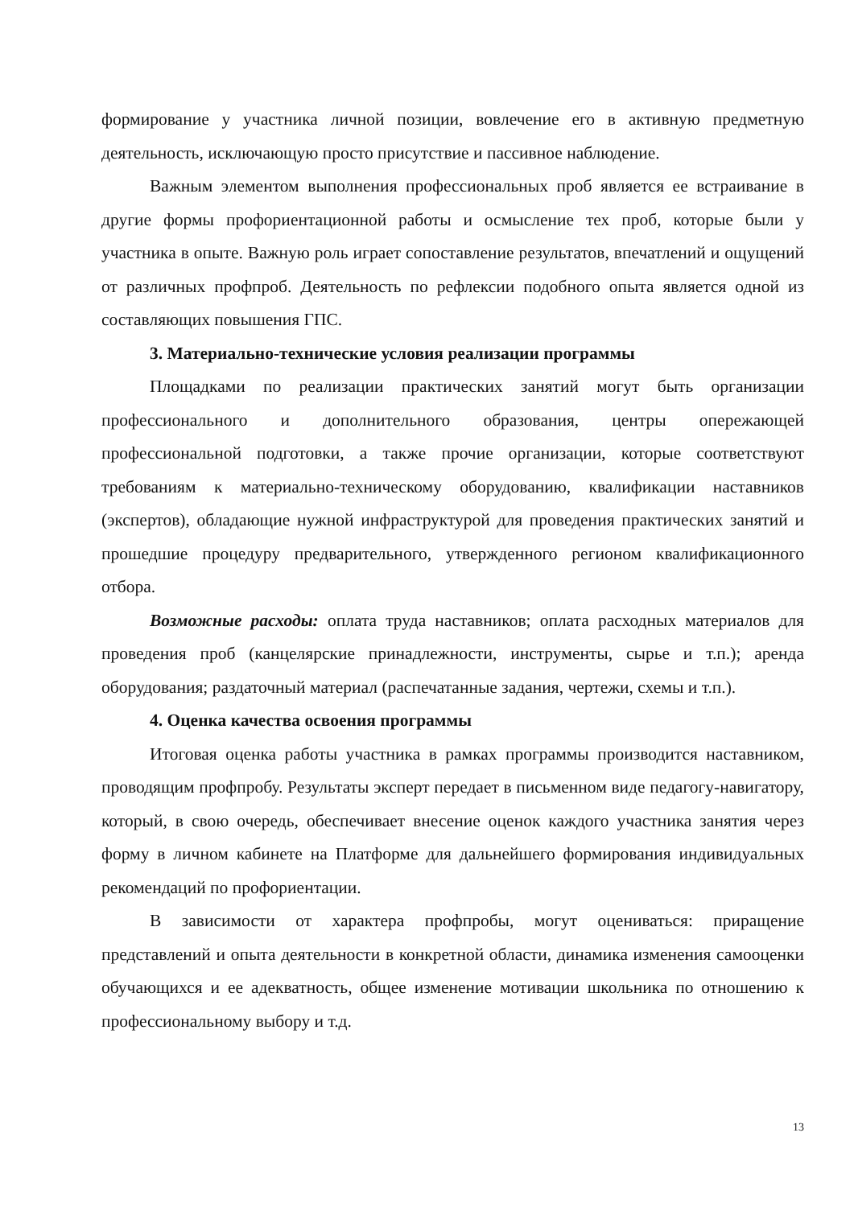формирование у участника личной позиции, вовлечение его в активную предметную деятельность, исключающую просто присутствие и пассивное наблюдение.
Важным элементом выполнения профессиональных проб является ее встраивание в другие формы профориентационной работы и осмысление тех проб, которые были у участника в опыте. Важную роль играет сопоставление результатов, впечатлений и ощущений от различных профпроб. Деятельность по рефлексии подобного опыта является одной из составляющих повышения ГПС.
3. Материально-технические условия реализации программы
Площадками по реализации практических занятий могут быть организации профессионального и дополнительного образования, центры опережающей профессиональной подготовки, а также прочие организации, которые соответствуют требованиям к материально-техническому оборудованию, квалификации наставников (экспертов), обладающие нужной инфраструктурой для проведения практических занятий и прошедшие процедуру предварительного, утвержденного регионом квалификационного отбора.
Возможные расходы: оплата труда наставников; оплата расходных материалов для проведения проб (канцелярские принадлежности, инструменты, сырье и т.п.); аренда оборудования; раздаточный материал (распечатанные задания, чертежи, схемы и т.п.).
4. Оценка качества освоения программы
Итоговая оценка работы участника в рамках программы производится наставником, проводящим профпробу. Результаты эксперт передает в письменном виде педагогу-навигатору, который, в свою очередь, обеспечивает внесение оценок каждого участника занятия через форму в личном кабинете на Платформе для дальнейшего формирования индивидуальных рекомендаций по профориентации.
В зависимости от характера профпробы, могут оцениваться: приращение представлений и опыта деятельности в конкретной области, динамика изменения самооценки обучающихся и ее адекватность, общее изменение мотивации школьника по отношению к профессиональному выбору и т.д.
13